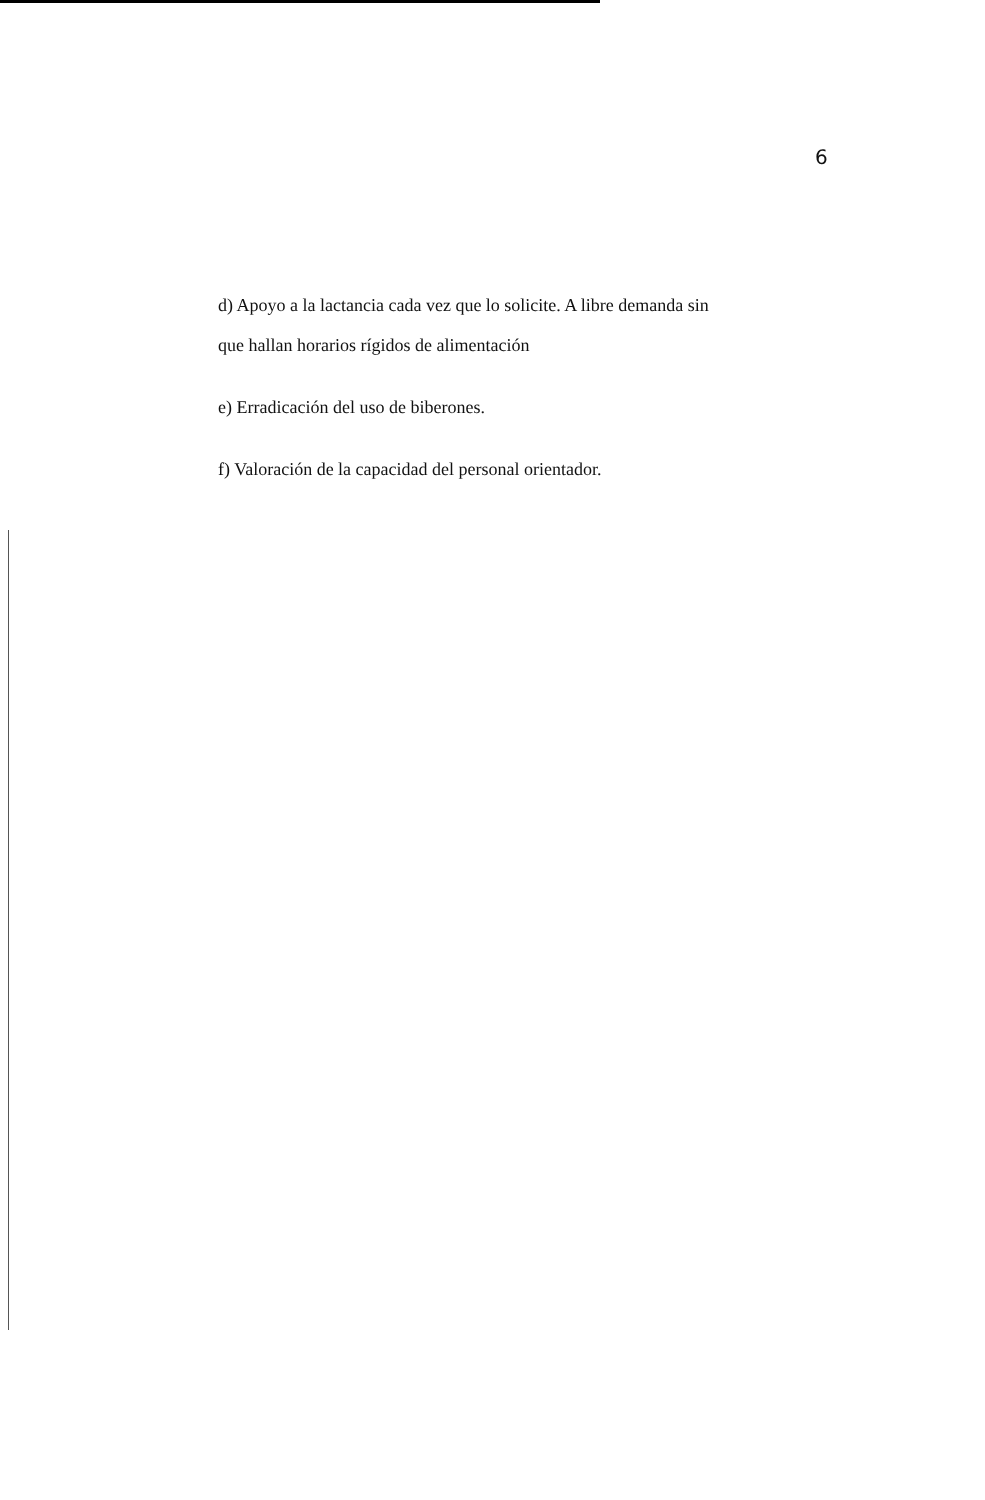6
d) Apoyo a la lactancia cada vez que lo solicite. A libre demanda sin
que hallan horarios rígidos de alimentación
e) Erradicación del uso de biberones.
f) Valoración de la capacidad del personal orientador.